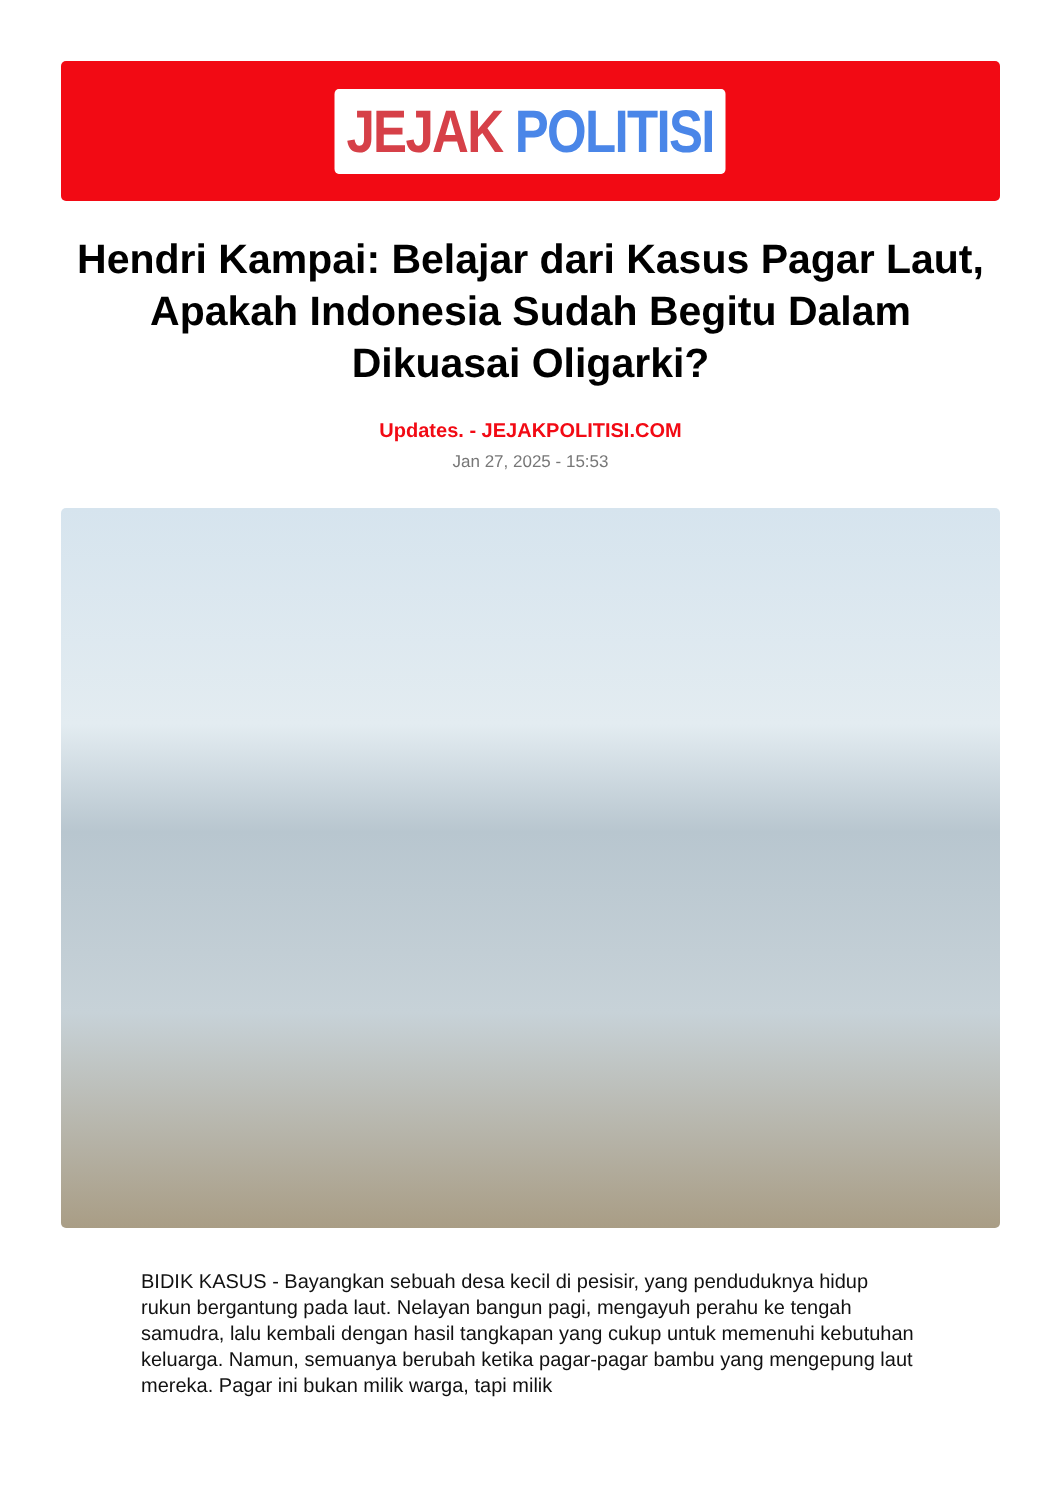JEJAK POLITISI
Hendri Kampai: Belajar dari Kasus Pagar Laut, Apakah Indonesia Sudah Begitu Dalam Dikuasai Oligarki?
Updates. - JEJAKPOLITISI.COM
Jan 27, 2025 - 15:53
BIDIK KASUS - Bayangkan sebuah desa kecil di pesisir, yang penduduknya hidup rukun bergantung pada laut. Nelayan bangun pagi, mengayuh perahu ke tengah samudra, lalu kembali dengan hasil tangkapan yang cukup untuk memenuhi kebutuhan keluarga. Namun, semuanya berubah ketika pagar-pagar bambu yang mengepung laut mereka. Pagar ini bukan milik warga, tapi milik